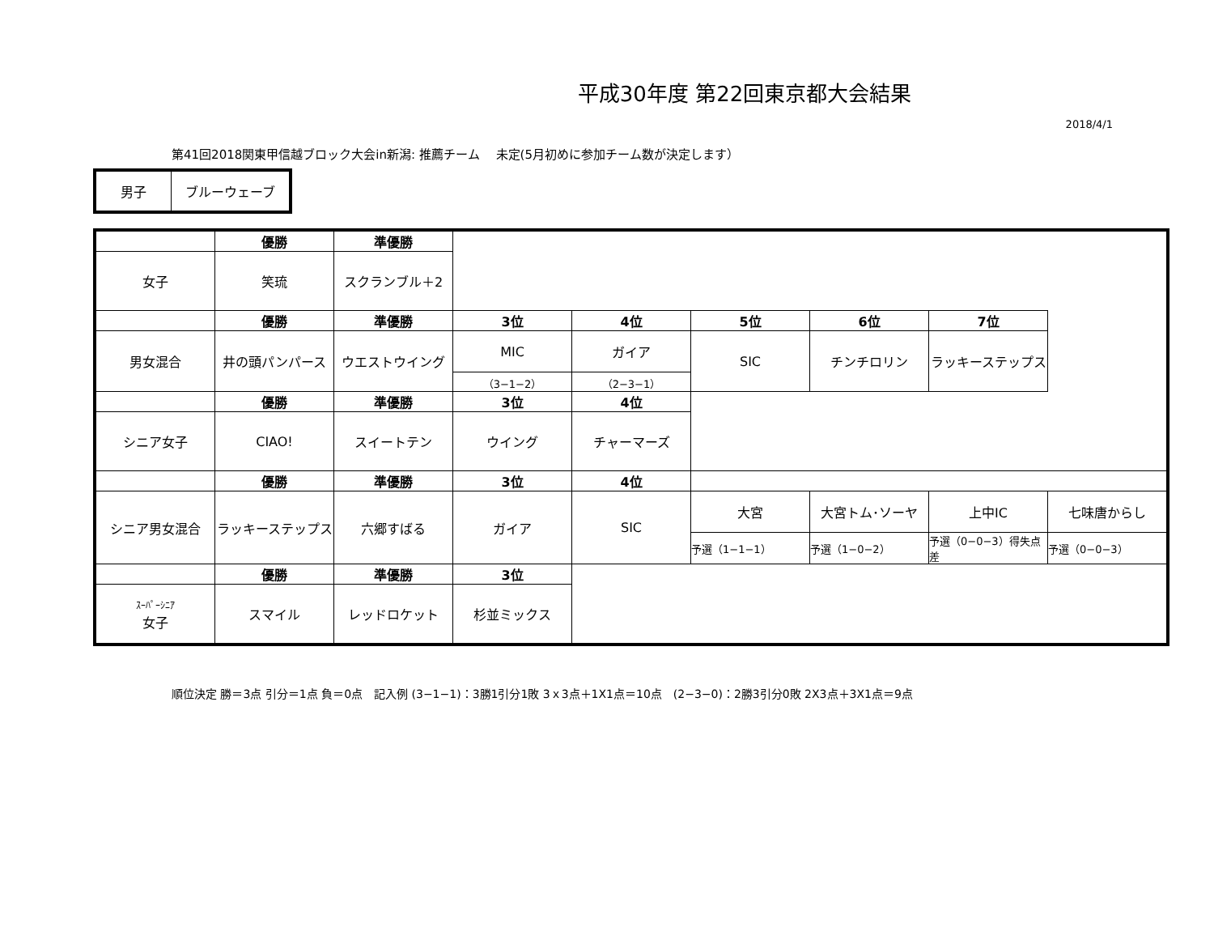平成30年度 第22回東京都大会結果
2018/4/1
第41回2018関東甲信越ブロック大会in新潟: 推薦チーム　 未定(5月初めに参加チーム数が決定します）
| 男子 | ブルーウェーブ |
| | 優勝 | 準優勝 | | | | | | |
| --- | --- | --- | --- | --- | --- | --- | --- | --- |
| 女子 | 笑琉 | スクランブル＋2 | | | | | | |
| | 優勝 | 準優勝 | 3位 | 4位 | 5位 | 6位 | 7位 | |
| 男女混合 | 井の頭パンパース | ウエストウイング | MIC | ガイア | SIC | チンチロリン | ラッキーステップス | |
| | | | （3−1−2） | （2−3−1） | | | | |
| | 優勝 | 準優勝 | 3位 | 4位 | | | | |
| シニア女子 | CIAO! | スイートテン | ウイング | チャーマーズ | | | | |
| | 優勝 | 準優勝 | 3位 | 4位 | | | | |
| シニア男女混合 | ラッキーステップス | 六郷すばる | ガイア | SIC | 大宮 | 大宮トム･ソーヤ | 上中IC | 七味唐からし |
| | | | | | 予選（1−1−1） | 予選（1−0−2） | 予選（0−0−3）得失点差 | 予選（0−0−3） |
| | 優勝 | 準優勝 | 3位 | | | | | |
| ｽｰﾊﾟｰｼﾆｱ 女子 | スマイル | レッドロケット | 杉並ミックス | | | | | |
順位決定 勝＝3点 引分＝1点 負＝0点　記入例 (3−1−1)：3勝1引分1敗 3ｘ3点＋1X1点＝10点　(2−3−0)：2勝3引分0敗 2X3点＋3X1点＝9点